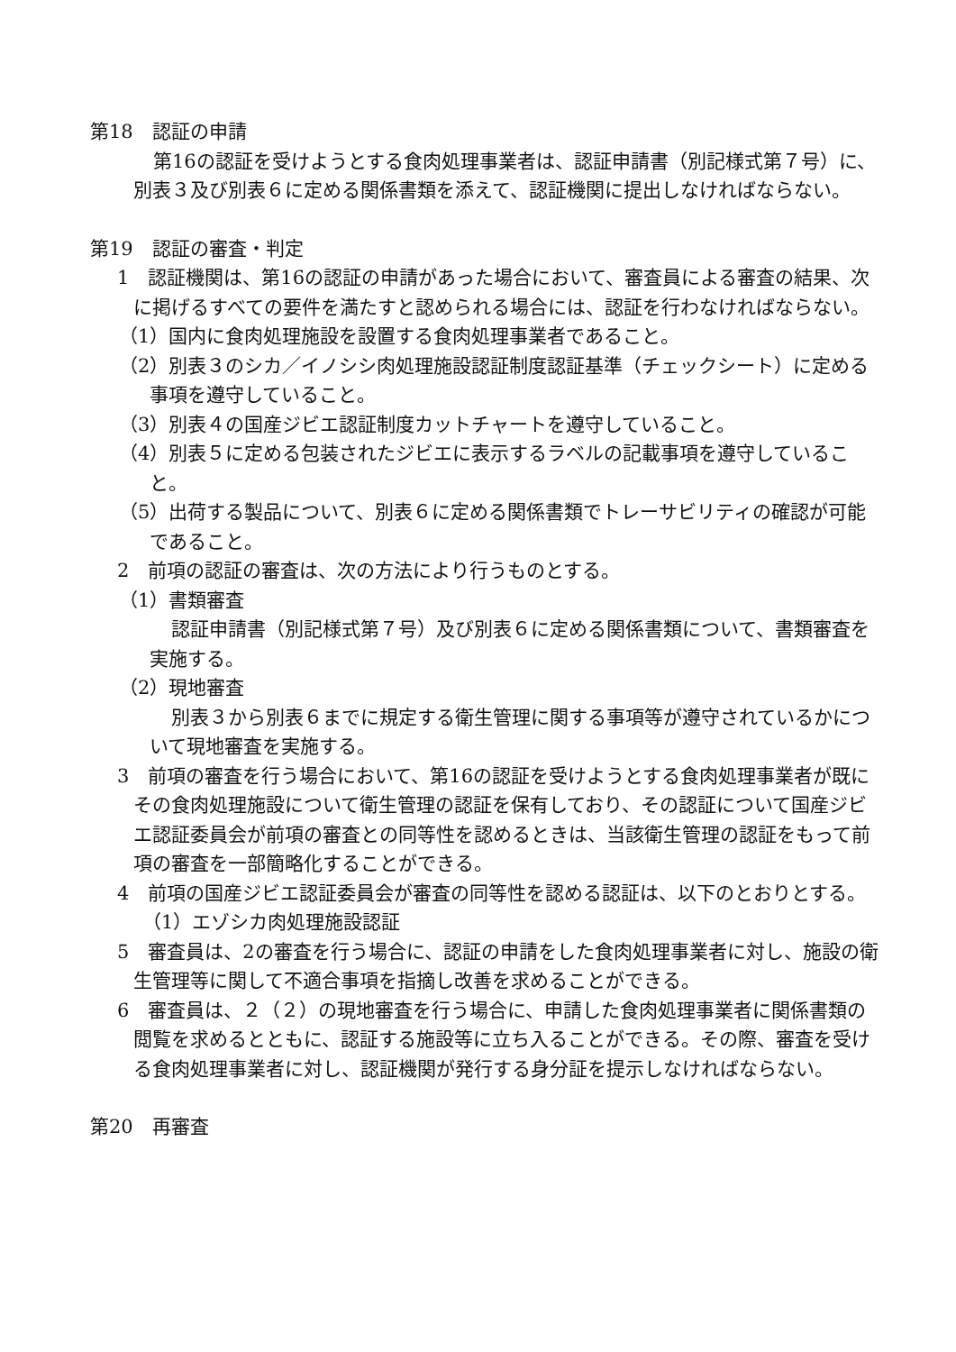第18　認証の申請
第16の認証を受けようとする食肉処理事業者は、認証申請書（別記様式第７号）に、別表３及び別表６に定める関係書類を添えて、認証機関に提出しなければならない。
第19　認証の審査・判定
1　認証機関は、第16の認証の申請があった場合において、審査員による審査の結果、次に掲げるすべての要件を満たすと認められる場合には、認証を行わなければならない。
（1）国内に食肉処理施設を設置する食肉処理事業者であること。
（2）別表３のシカ／イノシシ肉処理施設認証制度認証基準（チェックシート）に定める事項を遵守していること。
（3）別表４の国産ジビエ認証制度カットチャートを遵守していること。
（4）別表５に定める包装されたジビエに表示するラベルの記載事項を遵守していること。
（5）出荷する製品について、別表６に定める関係書類でトレーサビリティの確認が可能であること。
2　前項の認証の審査は、次の方法により行うものとする。
（1）書類審査
認証申請書（別記様式第７号）及び別表６に定める関係書類について、書類審査を実施する。
（2）現地審査
別表３から別表６までに規定する衛生管理に関する事項等が遵守されているかについて現地審査を実施する。
3　前項の審査を行う場合において、第16の認証を受けようとする食肉処理事業者が既にその食肉処理施設について衛生管理の認証を保有しており、その認証について国産ジビエ認証委員会が前項の審査との同等性を認めるときは、当該衛生管理の認証をもって前項の審査を一部簡略化することができる。
4　前項の国産ジビエ認証委員会が審査の同等性を認める認証は、以下のとおりとする。
（1）エゾシカ肉処理施設認証
5　審査員は、2の審査を行う場合に、認証の申請をした食肉処理事業者に対し、施設の衛生管理等に関して不適合事項を指摘し改善を求めることができる。
6　審査員は、２（２）の現地審査を行う場合に、申請した食肉処理事業者に関係書類の閲覧を求めるとともに、認証する施設等に立ち入ることができる。その際、審査を受ける食肉処理事業者に対し、認証機関が発行する身分証を提示しなければならない。
第20　再審査